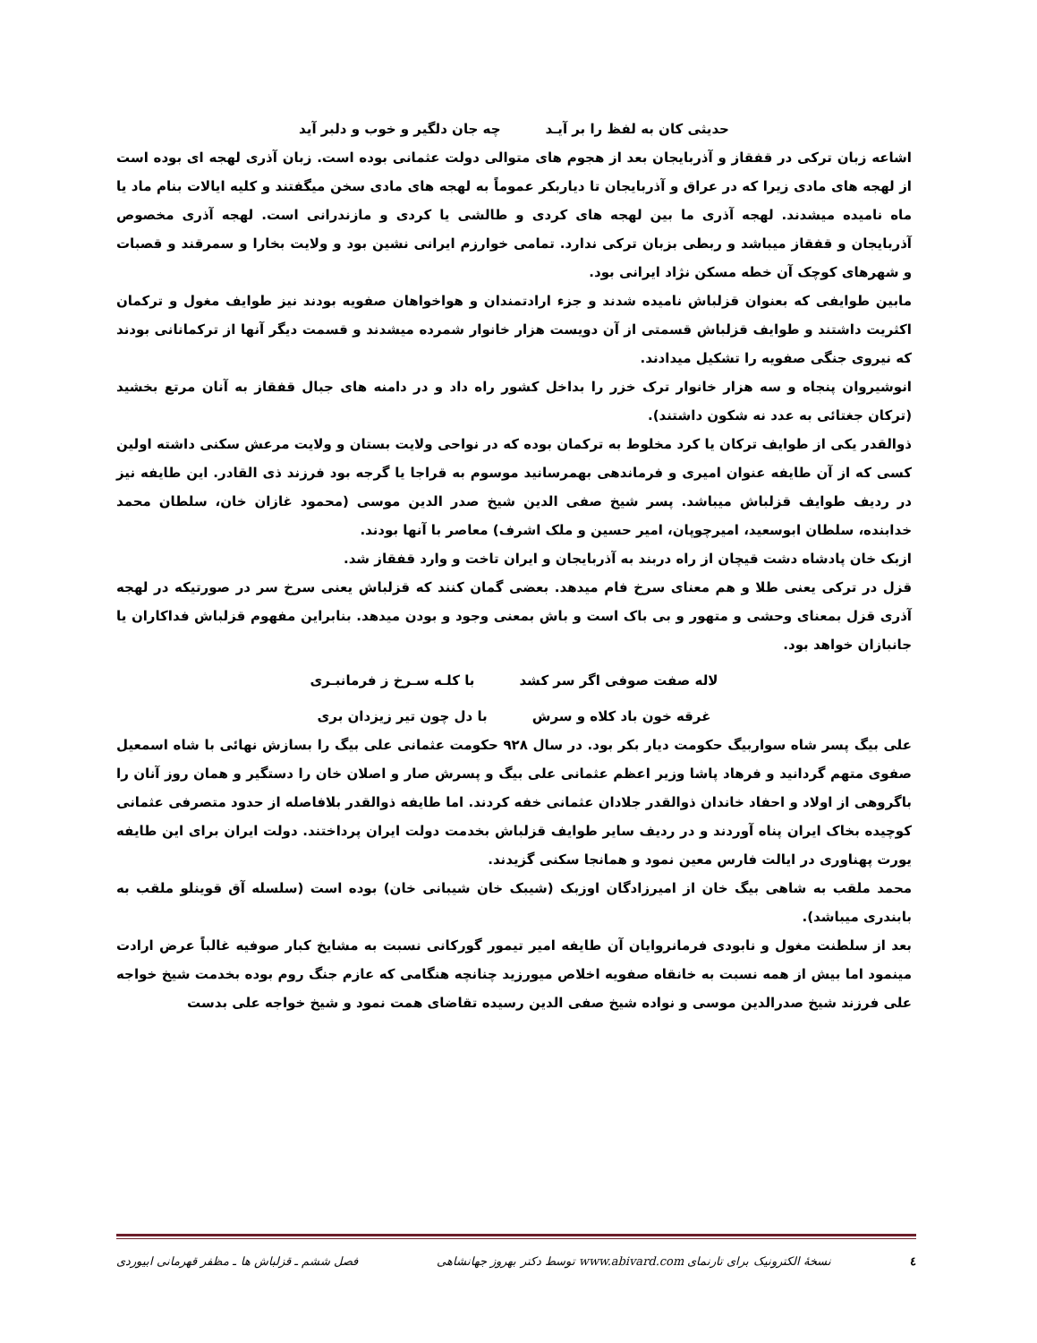حدیثی کان به لفظ را بر آیـد چه جان دلگیر و خوب و دلبر آید
اشاعه زبان ترکی در قفقاز و آذربایجان بعد از هجوم های متوالی دولت عثمانی بوده است. زبان آذری لهجه ای بوده است از لهجه های مادی زیرا که در عراق و آذربایجان تا دیاربکر عموماً به لهجه های مادی سخن میگفتند و کلیه ایالات بنام ماد یا ماه نامیده میشدند. لهجه آذری ما بین لهجه های کردی و طالشی یا کردی و مازندرانی است. لهجه آذری مخصوص آذربایجان و قفقاز میباشد و ربطی بزبان ترکی ندارد. تمامی خوارزم ایرانی نشین بود و ولایت بخارا و سمرقند و قصبات و شهرهای کوچک آن خطه مسکن نژاد ایرانی بود.
مابین طوایفی که بعنوان قزلباش نامیده شدند و جزء ارادتمندان و هواخواهان صفویه بودند نیز طوایف مغول و ترکمان اکثریت داشتند و طوایف قزلباش قسمتی از آن دویست هزار خانوار شمرده میشدند و قسمت دیگر آنها از ترکمانانی بودند که نیروی جنگی صفویه را تشکیل میدادند.
انوشیروان پنجاه و سه هزار خانوار ترک خزر را بداخل کشور راه داد و در دامنه های جبال قفقاز به آنان مرتع بخشید (ترکان جغتائی به عدد نه شکون داشتند).
ذوالقدر یکی از طوایف ترکان یا کرد مخلوط به ترکمان بوده که در نواحی ولایت بستان و ولایت مرعش سکنی داشته اولین کسی که از آن طایفه عنوان امیری و فرماندهی بهمرسانید موسوم به قراجا یا گرجه بود فرزند ذی القادر. این طایفه نیز در ردیف طوایف قزلباش میباشد. پسر شیخ صفی الدین شیخ صدر الدین موسی (محمود غازان خان، سلطان محمد خدابنده، سلطان ابوسعید، امیرچوپان، امیر حسین و ملک اشرف) معاصر با آنها بودند.
ازبک خان پادشاه دشت قیچان از راه دربند به آذربایجان و ایران تاخت و وارد قفقاز شد.
قزل در ترکی یعنی طلا و هم معنای سرخ فام میدهد. بعضی گمان کنند که قزلباش یعنی سرخ سر در صورتیکه در لهجه آذری قزل بمعنای وحشی و متهور و بی باک است و باش بمعنی وجود و بودن میدهد. بنابراین مفهوم قزلباش فداکاران یا جانبازان خواهد بود.
لاله صفت صوفی اگر سر کشد با کلـه سـرخ ز فرمانبـری
غرقه خون باد کلاه و سرش با دل چون تیر زیزدان بری
علی بیگ پسر شاه سواربیگ حکومت دیار بکر بود. در سال ۹۲۸ حکومت عثمانی علی بیگ را بسازش نهائی با شاه اسمعیل صفوی متهم گردانید و فرهاد پاشا وزیر اعظم عثمانی علی بیگ و پسرش صار و اصلان خان را دستگیر و همان روز آنان را باگروهی از اولاد و احفاد خاندان ذوالقدر جلادان عثمانی خفه کردند. اما طایفه ذوالقدر بلافاصله از حدود متصرفی عثمانی کوچیده بخاک ایران پناه آوردند و در ردیف سایر طوایف قزلباش بخدمت دولت ایران پرداختند. دولت ایران برای این طایفه یورت پهناوری در ایالت فارس معین نمود و همانجا سکنی گزیدند.
محمد ملقب به شاهی بیگ خان از امیرزادگان اوزبک (شیبک خان شیبانی خان) بوده است (سلسله آق قوینلو ملقب به بابندری میباشد).
بعد از سلطنت مغول و نابودی فرمانروایان آن طایفه امیر تیمور گورکانی نسبت به مشایخ کبار صوفیه غالباً عرض ارادت مینمود اما بیش از همه نسبت به خانقاه صفویه اخلاص میورزید چنانچه هنگامی که عازم جنگ روم بوده بخدمت شیخ خواجه علی فرزند شیخ صدرالدین موسی و نواده شیخ صفی الدین رسیده تقاضای همت نمود و شیخ خواجه علی بدست
٤ نسخهٔ الکترونیک برای تارنمای www.abivard.com توسط دکتر بهروز جهانشاهی فصل ششم ـ قزلباش ها ـ مظفر قهرمانی ابیوردی